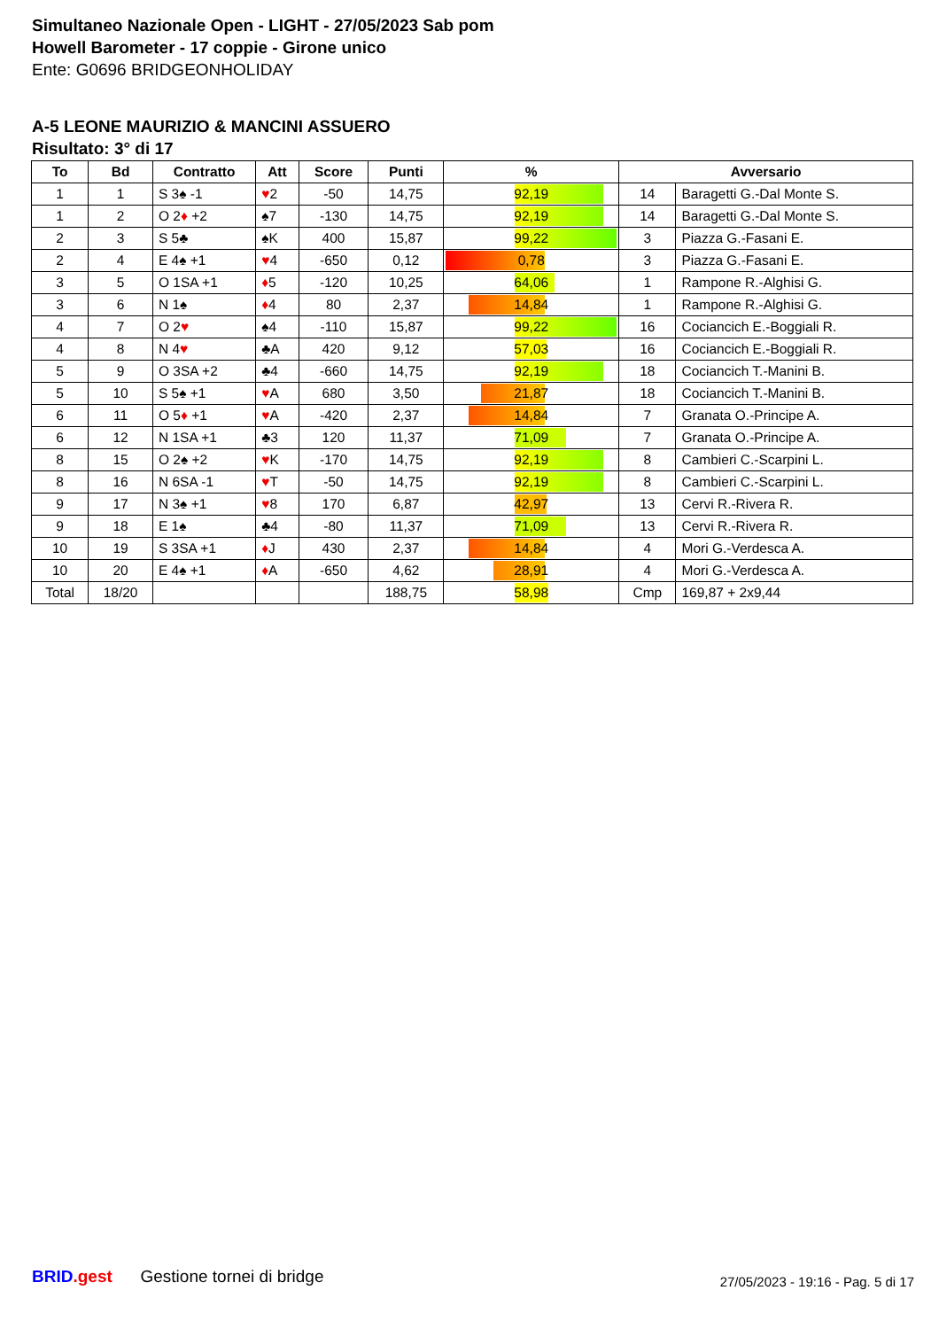Simultaneo Nazionale Open - LIGHT - 27/05/2023 Sab pom
Howell Barometer - 17 coppie - Girone unico
Ente: G0696 BRIDGEONHOLIDAY
A-5 LEONE MAURIZIO & MANCINI ASSUERO
Risultato: 3° di 17
| To | Bd | Contratto | Att | Score | Punti | % | Avversario | |
| --- | --- | --- | --- | --- | --- | --- | --- | --- |
| 1 | 1 | S 3♠ -1 | ♥ 2 | -50 | 14,75 | 92,19 | 14 | Baragetti G.-Dal Monte S. |
| 1 | 2 | O 2 ♦ +2 | ♠7 | -130 | 14,75 | 92,19 | 14 | Baragetti G.-Dal Monte S. |
| 2 | 3 | S 5♣ | ♠K | 400 | 15,87 | 99,22 | 3 | Piazza G.-Fasani E. |
| 2 | 4 | E 4♠ +1 | ♥ 4 | -650 | 0,12 | 0,78 | 3 | Piazza G.-Fasani E. |
| 3 | 5 | O 1SA +1 | ♦ 5 | -120 | 10,25 | 64,06 | 1 | Rampone R.-Alghisi G. |
| 3 | 6 | N 1♠ | ♦ 4 | 80 | 2,37 | 14,84 | 1 | Rampone R.-Alghisi G. |
| 4 | 7 | O 2 ♥ | ♠4 | -110 | 15,87 | 99,22 | 16 | Cociancich E.-Boggiali R. |
| 4 | 8 | N 4 ♥ | ♣A | 420 | 9,12 | 57,03 | 16 | Cociancich E.-Boggiali R. |
| 5 | 9 | O 3SA +2 | ♣4 | -660 | 14,75 | 92,19 | 18 | Cociancich T.-Manini B. |
| 5 | 10 | S 5♠ +1 | ♥ A | 680 | 3,50 | 21,87 | 18 | Cociancich T.-Manini B. |
| 6 | 11 | O 5 ♦ +1 | ♥ A | -420 | 2,37 | 14,84 | 7 | Granata O.-Principe A. |
| 6 | 12 | N 1SA +1 | ♣3 | 120 | 11,37 | 71,09 | 7 | Granata O.-Principe A. |
| 8 | 15 | O 2♠ +2 | ♥ K | -170 | 14,75 | 92,19 | 8 | Cambieri C.-Scarpini L. |
| 8 | 16 | N 6SA -1 | ♥ T | -50 | 14,75 | 92,19 | 8 | Cambieri C.-Scarpini L. |
| 9 | 17 | N 3♠ +1 | ♥ 8 | 170 | 6,87 | 42,97 | 13 | Cervi R.-Rivera R. |
| 9 | 18 | E 1♠ | ♣4 | -80 | 11,37 | 71,09 | 13 | Cervi R.-Rivera R. |
| 10 | 19 | S 3SA +1 | ♦ J | 430 | 2,37 | 14,84 | 4 | Mori G.-Verdesca A. |
| 10 | 20 | E 4♠ +1 | ♦ A | -650 | 4,62 | 28,91 | 4 | Mori G.-Verdesca A. |
| Total | 18/20 | | | | 188,75 | 58,98 | Cmp | 169,87 + 2x9,44 |
BRID.gest Gestione tornei di bridge
27/05/2023 - 19:16 - Pag. 5 di 17